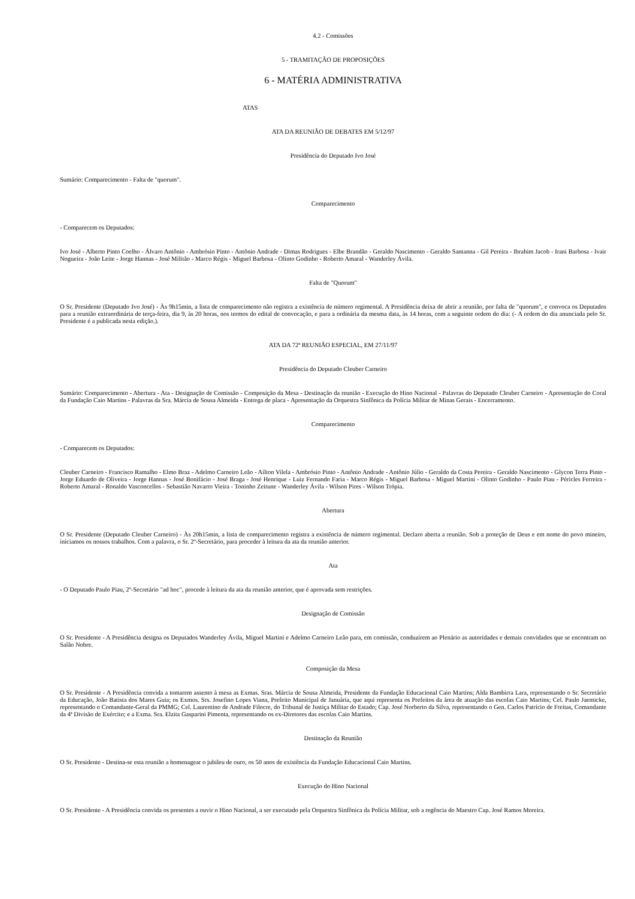4.2 - Comissões
5 - TRAMITAÇÃO DE PROPOSIÇÕES
6 - MATÉRIA ADMINISTRATIVA
ATAS
ATA DA REUNIÃO DE DEBATES EM 5/12/97
Presidência do Deputado Ivo José
Sumário: Comparecimento - Falta de "quorum".
Comparecimento
- Comparecem os Deputados:
Ivo José - Alberto Pinto Coelho - Álvaro Antônio - Ambrósio Pinto - Antônio Andrade - Dimas Rodrigues - Elbe Brandão - Geraldo Nascimento - Geraldo Santanna - Gil Pereira - Ibrahim Jacob - Irani Barbosa - Ivair Nogueira - João Leite - Jorge Hannas - José Militão - Marco Régis - Miguel Barbosa - Olinto Godinho - Roberto Amaral - Wanderley Ávila.
Falta de "Quorum"
O Sr. Presidente (Deputado Ivo José) - Às 9h15min, a lista de comparecimento não registra a existência de número regimental. A Presidência deixa de abrir a reunião, por falta de "quorum", e convoca os Deputados para a reunião extraordinária de terça-feira, dia 9, às 20 horas, nos termos do edital de convocação, e para a ordinária da mesma data, às 14 horas, com a seguinte ordem do dia: (- A ordem do dia anunciada pelo Sr. Presidente é a publicada nesta edição.).
ATA DA 72ª REUNIÃO ESPECIAL, EM 27/11/97
Presidência do Deputado Cleuber Carneiro
Sumário: Comparecimento - Abertura - Ata - Designação de Comissão - Composição da Mesa - Destinação da reunião - Execução do Hino Nacional - Palavras do Deputado Cleuber Carneiro - Apresentação do Coral da Fundação Caio Martins - Palavras da Sra. Márcia de Sousa Almeida - Entrega de placa - Apresentação da Orquestra Sinfônica da Polícia Militar de Minas Gerais - Encerramento.
Comparecimento
- Comparecem os Deputados:
Cleuber Carneiro - Francisco Ramalho - Elmo Braz - Adelmo Carneiro Leão - Aílton Vilela - Ambrósio Pinto - Antônio Andrade - Antônio Júlio - Geraldo da Costa Pereira - Geraldo Nascimento - Glycon Terra Pinto - Jorge Eduardo de Oliveira - Jorge Hannas - José Bonifácio - José Braga - José Henrique - Luiz Fernando Faria - Marco Régis - Miguel Barbosa - Miguel Martini - Olinto Godinho - Paulo Piau - Péricles Ferreira - Roberto Amaral - Ronaldo Vasconcellos - Sebastião Navarro Vieira - Toninho Zeitune - Wanderley Ávila - Wilson Pires - Wilson Trópia.
Abertura
O Sr. Presidente (Deputado Cleuber Carneiro) - Às 20h15min, a lista de comparecimento registra a existência de número regimental. Declaro aberta a reunião. Sob a proteção de Deus e em nome do povo mineiro, iniciamos os nossos trabalhos. Com a palavra, o Sr. 2º-Secretário, para proceder à leitura da ata da reunião anterior.
Ata
- O Deputado Paulo Piau, 2º-Secretário "ad hoc", procede à leitura da ata da reunião anterior, que é aprovada sem restrições.
Designação de Comissão
O Sr. Presidente - A Presidência designa os Deputados Wanderley Ávila, Miguel Martini e Adelmo Carneiro Leão para, em comissão, conduzirem ao Plenário as autoridades e demais convidados que se encontram no Salão Nobre.
Composição da Mesa
O Sr. Presidente - A Presidência convida a tomarem assento à mesa as Exmas. Sras. Márcia de Sousa Almeida, Presidente da Fundação Educacional Caio Martins; Alda Bambirra Lara, representando o Sr. Secretário da Educação, João Batista dos Mares Guia; os Exmos. Srs. Josefino Lopes Viana, Prefeito Municipal de Januária, que aqui representa os Prefeitos da área de atuação das escolas Caio Martins; Cel. Paulo Jaemicke, representando o Comandante-Geral da PMMG; Cel. Laurentino de Andrade Filocre, do Tribunal de Justiça Militar do Estado; Cap. José Norberto da Silva, representando o Gen. Carlos Patrício de Freitas, Comandante da 4ª Divisão de Exército; e a Exma. Sra. Elzita Gasparini Pimenta, representando os ex-Diretores das escolas Caio Martins.
Destinação da Reunião
O Sr. Presidente - Destina-se esta reunião a homenagear o jubileu de ouro, os 50 anos de existência da Fundação Educacional Caio Martins.
Execução do Hino Nacional
O Sr. Presidente - A Presidência convida os presentes a ouvir o Hino Nacional, a ser executado pela Orquestra Sinfônica da Polícia Militar, sob a regência do Maestro Cap. José Ramos Moreira.